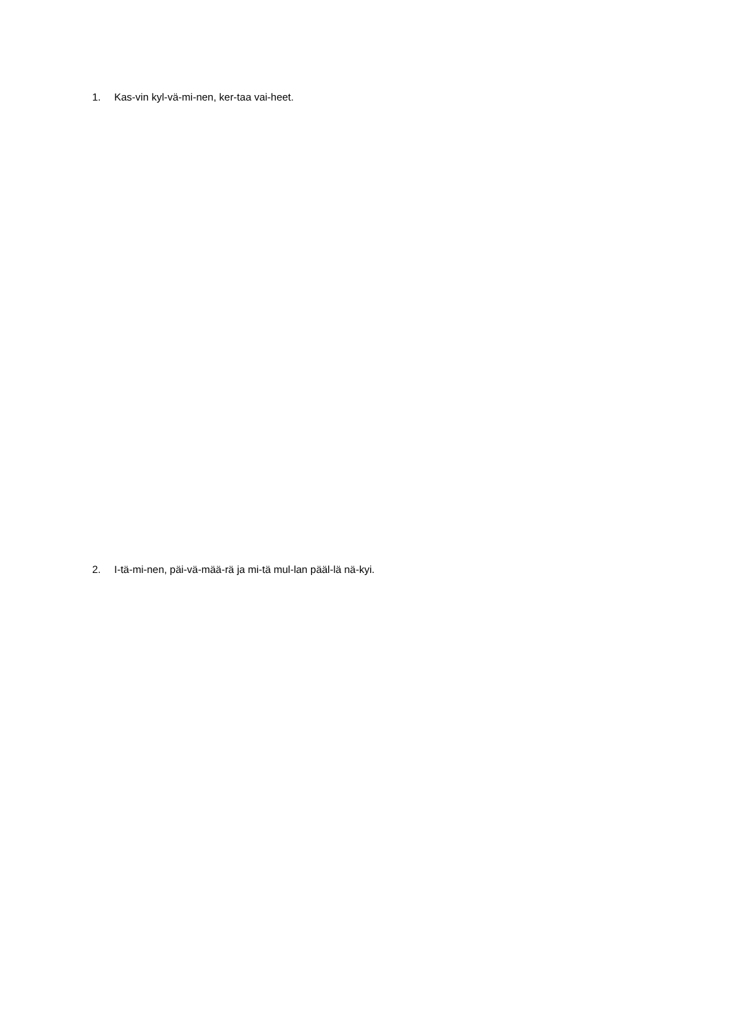1. Kas-vin kyl-vä-mi-nen, ker-taa vai-heet.
2. I-tä-mi-nen, päi-vä-mää-rä ja mi-tä mul-lan pääl-lä nä-kyi.